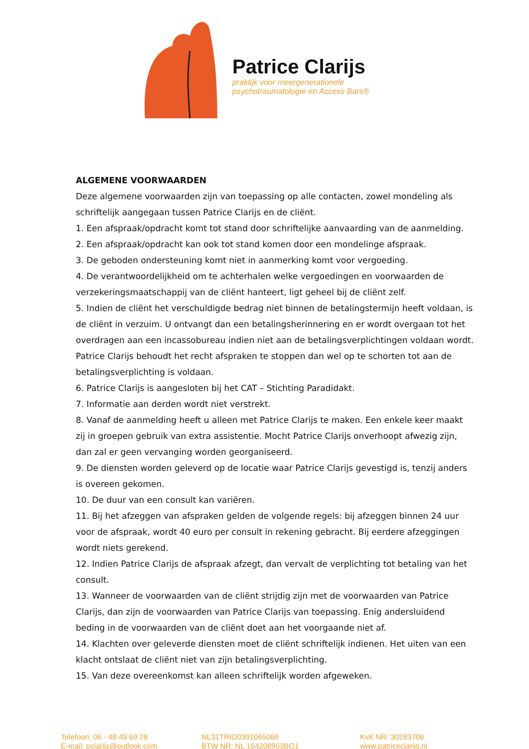Patrice Clarijs
praktijk voor meergenerationele
psychotraumatologie en Access Bars®
ALGEMENE VOORWAARDEN
Deze algemene voorwaarden zijn van toepassing op alle contacten, zowel mondeling als schriftelijk aangegaan tussen Patrice Clarijs en de cliënt.
1. Een afspraak/opdracht komt tot stand door schriftelijke aanvaarding van de aanmelding.
2. Een afspraak/opdracht kan ook tot stand komen door een mondelinge afspraak.
3. De geboden ondersteuning komt niet in aanmerking komt voor vergoeding.
4. De verantwoordelijkheid om te achterhalen welke vergoedingen en voorwaarden de verzekeringsmaatschappij van de cliënt hanteert, ligt geheel bij de cliënt zelf.
5. Indien de cliënt het verschuldigde bedrag niet binnen de betalingstermijn heeft voldaan, is de cliënt in verzuim. U ontvangt dan een betalingsherinnering en er wordt overgaan tot het overdragen aan een incassobureau indien niet aan de betalingsverplichtingen voldaan wordt. Patrice Clarijs behoudt het recht afspraken te stoppen dan wel op te schorten tot aan de betalingsverplichting is voldaan.
6. Patrice Clarijs is aangesloten bij het CAT – Stichting Paradidakt.
7. Informatie aan derden wordt niet verstrekt.
8. Vanaf de aanmelding heeft u alleen met Patrice Clarijs te maken. Een enkele keer maakt zij in groepen gebruik van extra assistentie. Mocht Patrice Clarijs onverhoopt afwezig zijn, dan zal er geen vervanging worden georganiseerd.
9. De diensten worden geleverd op de locatie waar Patrice Clarijs gevestigd is, tenzij anders is overeen gekomen.
10. De duur van een consult kan variëren.
11. Bij het afzeggen van afspraken gelden de volgende regels: bij afzeggen binnen 24 uur voor de afspraak, wordt 40 euro per consult in rekening gebracht. Bij eerdere afzeggingen wordt niets gerekend.
12. Indien Patrice Clarijs de afspraak afzegt, dan vervalt de verplichting tot betaling van het consult.
13. Wanneer de voorwaarden van de cliënt strijdig zijn met de voorwaarden van Patrice Clarijs, dan zijn de voorwaarden van Patrice Clarijs van toepassing. Enig andersluidend beding in de voorwaarden van de cliënt doet aan het voorgaande niet af.
14. Klachten over geleverde diensten moet de cliënt schriftelijk indienen. Het uiten van een klacht ontslaat de cliënt niet van zijn betalingsverplichting.
15. Van deze overeenkomst kan alleen schriftelijk worden afgeweken.
Telefoon: 06 - 48 49 69 28
E-mail: pclarijs@outlook.com
NL31TRIO0391065068
BTW NR: NL 164208963BO1
KvK NR: 30283706
www.patriceclarijs.nl